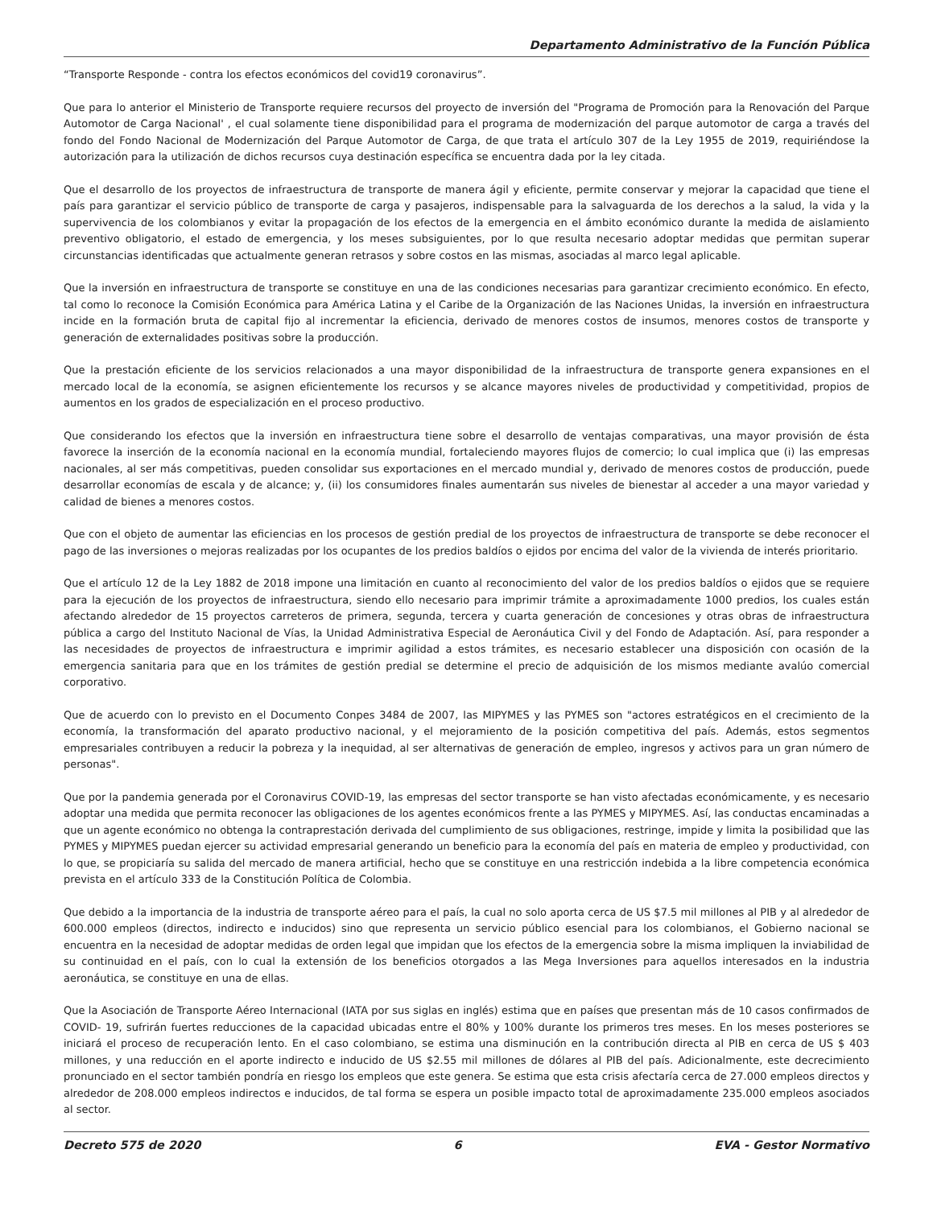Departamento Administrativo de la Función Pública
“Transporte Responde - contra los efectos económicos del covid19 coronavirus”.
Que para lo anterior el Ministerio de Transporte requiere recursos del proyecto de inversión del "Programa de Promoción para la Renovación del Parque Automotor de Carga Nacional' , el cual solamente tiene disponibilidad para el programa de modernización del parque automotor de carga a través del fondo del Fondo Nacional de Modernización del Parque Automotor de Carga, de que trata el artículo 307 de la Ley 1955 de 2019, requiriéndose la autorización para la utilización de dichos recursos cuya destinación específica se encuentra dada por la ley citada.
Que el desarrollo de los proyectos de infraestructura de transporte de manera ágil y eficiente, permite conservar y mejorar la capacidad que tiene el país para garantizar el servicio público de transporte de carga y pasajeros, indispensable para la salvaguarda de los derechos a la salud, la vida y la supervivencia de los colombianos y evitar la propagación de los efectos de la emergencia en el ámbito económico durante la medida de aislamiento preventivo obligatorio, el estado de emergencia, y los meses subsiguientes, por lo que resulta necesario adoptar medidas que permitan superar circunstancias identificadas que actualmente generan retrasos y sobre costos en las mismas, asociadas al marco legal aplicable.
Que la inversión en infraestructura de transporte se constituye en una de las condiciones necesarias para garantizar crecimiento económico. En efecto, tal como lo reconoce la Comisión Económica para América Latina y el Caribe de la Organización de las Naciones Unidas, la inversión en infraestructura incide en la formación bruta de capital fijo al incrementar la eficiencia, derivado de menores costos de insumos, menores costos de transporte y generación de externalidades positivas sobre la producción.
Que la prestación eficiente de los servicios relacionados a una mayor disponibilidad de la infraestructura de transporte genera expansiones en el mercado local de la economía, se asignen eficientemente los recursos y se alcance mayores niveles de productividad y competitividad, propios de aumentos en los grados de especialización en el proceso productivo.
Que considerando los efectos que la inversión en infraestructura tiene sobre el desarrollo de ventajas comparativas, una mayor provisión de ésta favorece la inserción de la economía nacional en la economía mundial, fortaleciendo mayores flujos de comercio; lo cual implica que (i) las empresas nacionales, al ser más competitivas, pueden consolidar sus exportaciones en el mercado mundial y, derivado de menores costos de producción, puede desarrollar economías de escala y de alcance; y, (ii) los consumidores finales aumentarán sus niveles de bienestar al acceder a una mayor variedad y calidad de bienes a menores costos.
Que con el objeto de aumentar las eficiencias en los procesos de gestión predial de los proyectos de infraestructura de transporte se debe reconocer el pago de las inversiones o mejoras realizadas por los ocupantes de los predios baldíos o ejidos por encima del valor de la vivienda de interés prioritario.
Que el artículo 12 de la Ley 1882 de 2018 impone una limitación en cuanto al reconocimiento del valor de los predios baldíos o ejidos que se requiere para la ejecución de los proyectos de infraestructura, siendo ello necesario para imprimir trámite a aproximadamente 1000 predios, los cuales están afectando alrededor de 15 proyectos carreteros de primera, segunda, tercera y cuarta generación de concesiones y otras obras de infraestructura pública a cargo del Instituto Nacional de Vías, la Unidad Administrativa Especial de Aeronáutica Civil y del Fondo de Adaptación. Así, para responder a las necesidades de proyectos de infraestructura e imprimir agilidad a estos trámites, es necesario establecer una disposición con ocasión de la emergencia sanitaria para que en los trámites de gestión predial se determine el precio de adquisición de los mismos mediante avalúo comercial corporativo.
Que de acuerdo con lo previsto en el Documento Conpes 3484 de 2007, las MIPYMES y las PYMES son "actores estratégicos en el crecimiento de la economía, la transformación del aparato productivo nacional, y el mejoramiento de la posición competitiva del país. Además, estos segmentos empresariales contribuyen a reducir la pobreza y la inequidad, al ser alternativas de generación de empleo, ingresos y activos para un gran número de personas".
Que por la pandemia generada por el Coronavirus COVID-19, las empresas del sector transporte se han visto afectadas económicamente, y es necesario adoptar una medida que permita reconocer las obligaciones de los agentes económicos frente a las PYMES y MIPYMES. Así, las conductas encaminadas a que un agente económico no obtenga la contraprestación derivada del cumplimiento de sus obligaciones, restringe, impide y limita la posibilidad que las PYMES y MIPYMES puedan ejercer su actividad empresarial generando un beneficio para la economía del país en materia de empleo y productividad, con lo que, se propiciaría su salida del mercado de manera artificial, hecho que se constituye en una restricción indebida a la libre competencia económica prevista en el artículo 333 de la Constitución Política de Colombia.
Que debido a la importancia de la industria de transporte aéreo para el país, la cual no solo aporta cerca de US $7.5 mil millones al PIB y al alrededor de 600.000 empleos (directos, indirecto e inducidos) sino que representa un servicio público esencial para los colombianos, el Gobierno nacional se encuentra en la necesidad de adoptar medidas de orden legal que impidan que los efectos de la emergencia sobre la misma impliquen la inviabilidad de su continuidad en el país, con lo cual la extensión de los beneficios otorgados a las Mega Inversiones para aquellos interesados en la industria aeronáutica, se constituye en una de ellas.
Que la Asociación de Transporte Aéreo Internacional (IATA por sus siglas en inglés) estima que en países que presentan más de 10 casos confirmados de COVID- 19, sufrirán fuertes reducciones de la capacidad ubicadas entre el 80% y 100% durante los primeros tres meses. En los meses posteriores se iniciará el proceso de recuperación lento. En el caso colombiano, se estima una disminución en la contribución directa al PIB en cerca de US $ 403 millones, y una reducción en el aporte indirecto e inducido de US $2.55 mil millones de dólares al PIB del país. Adicionalmente, este decrecimiento pronunciado en el sector también pondría en riesgo los empleos que este genera. Se estima que esta crisis afectaría cerca de 27.000 empleos directos y alrededor de 208.000 empleos indirectos e inducidos, de tal forma se espera un posible impacto total de aproximadamente 235.000 empleos asociados al sector.
Decreto 575 de 2020 6 EVA - Gestor Normativo